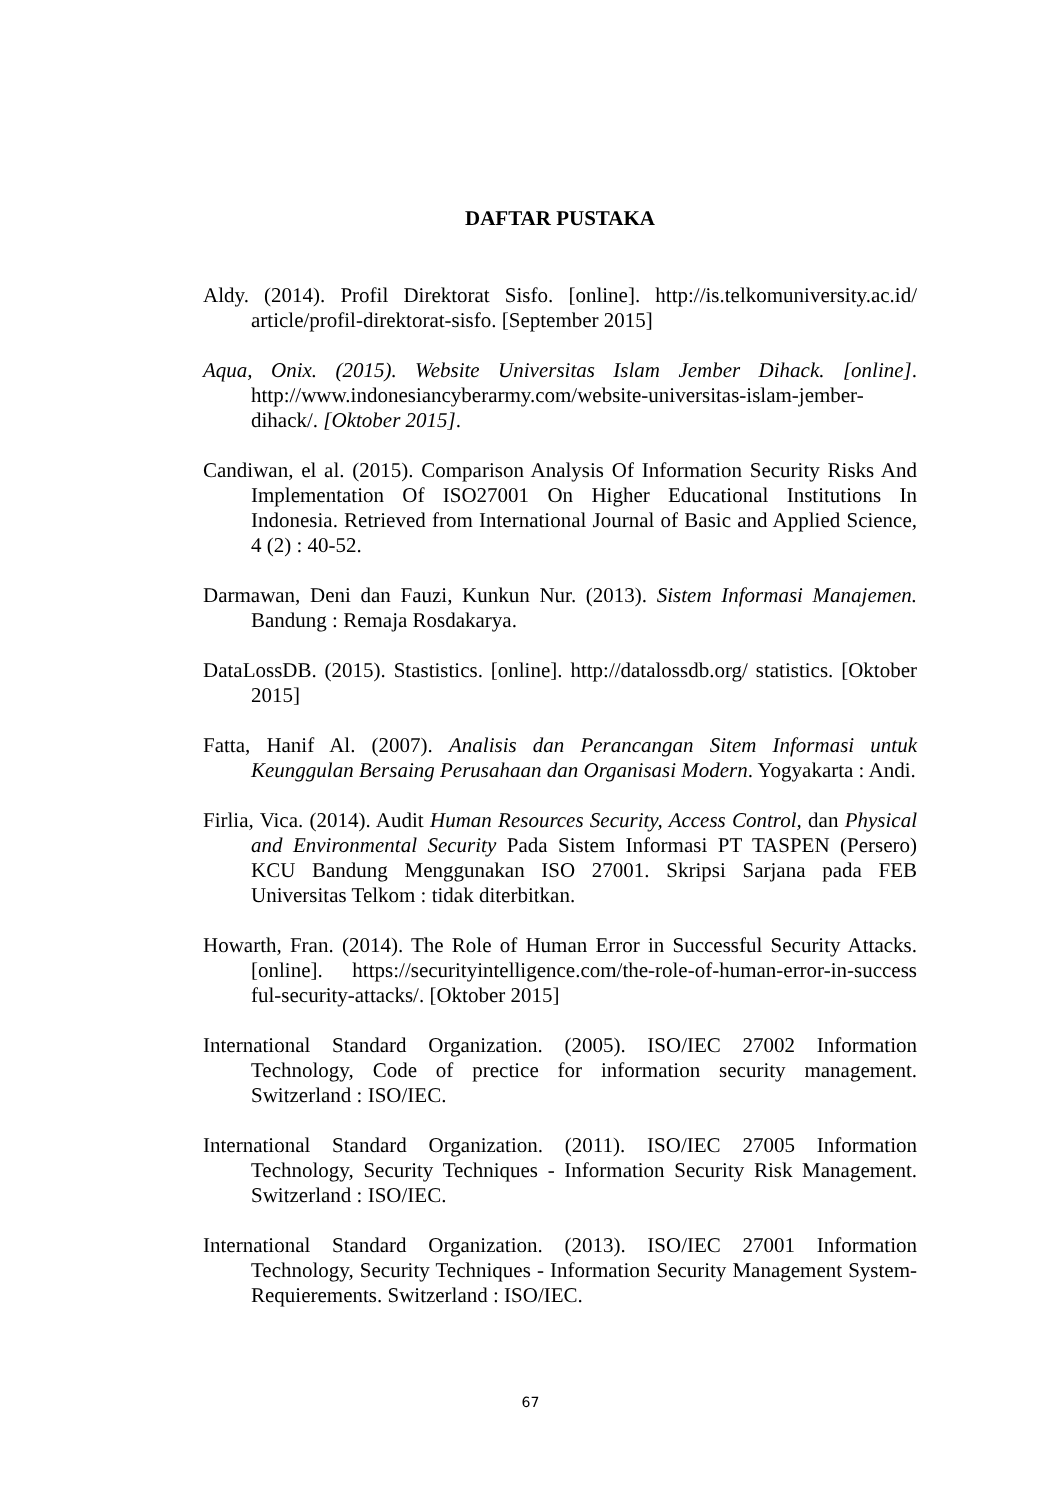DAFTAR PUSTAKA
Aldy. (2014). Profil Direktorat Sisfo. [online]. http://is.telkomuniversity.ac.id/ article/profil-direktorat-sisfo. [September 2015]
Aqua, Onix. (2015). Website Universitas Islam Jember Dihack. [online]. http://www.indonesiancyberarmy.com/website-universitas-islam-jember-dihack/. [Oktober 2015].
Candiwan, el al. (2015). Comparison Analysis Of Information Security Risks And Implementation Of ISO27001 On Higher Educational Institutions In Indonesia. Retrieved from International Journal of Basic and Applied Science, 4 (2) : 40-52.
Darmawan, Deni dan Fauzi, Kunkun Nur. (2013). Sistem Informasi Manajemen. Bandung : Remaja Rosdakarya.
DataLossDB. (2015). Stastistics. [online]. http://datalossdb.org/ statistics. [Oktober 2015]
Fatta, Hanif Al. (2007). Analisis dan Perancangan Sitem Informasi untuk Keunggulan Bersaing Perusahaan dan Organisasi Modern. Yogyakarta : Andi.
Firlia, Vica. (2014). Audit Human Resources Security, Access Control, dan Physical and Environmental Security Pada Sistem Informasi PT TASPEN (Persero) KCU Bandung Menggunakan ISO 27001. Skripsi Sarjana pada FEB Universitas Telkom : tidak diterbitkan.
Howarth, Fran. (2014). The Role of Human Error in Successful Security Attacks. [online]. https://securityintelligence.com/the-role-of-human-error-in-success ful-security-attacks/. [Oktober 2015]
International Standard Organization. (2005). ISO/IEC 27002 Information Technology, Code of prectice for information security management. Switzerland : ISO/IEC.
International Standard Organization. (2011). ISO/IEC 27005 Information Technology, Security Techniques - Information Security Risk Management. Switzerland : ISO/IEC.
International Standard Organization. (2013). ISO/IEC 27001 Information Technology, Security Techniques - Information Security Management System-Requierements. Switzerland : ISO/IEC.
67